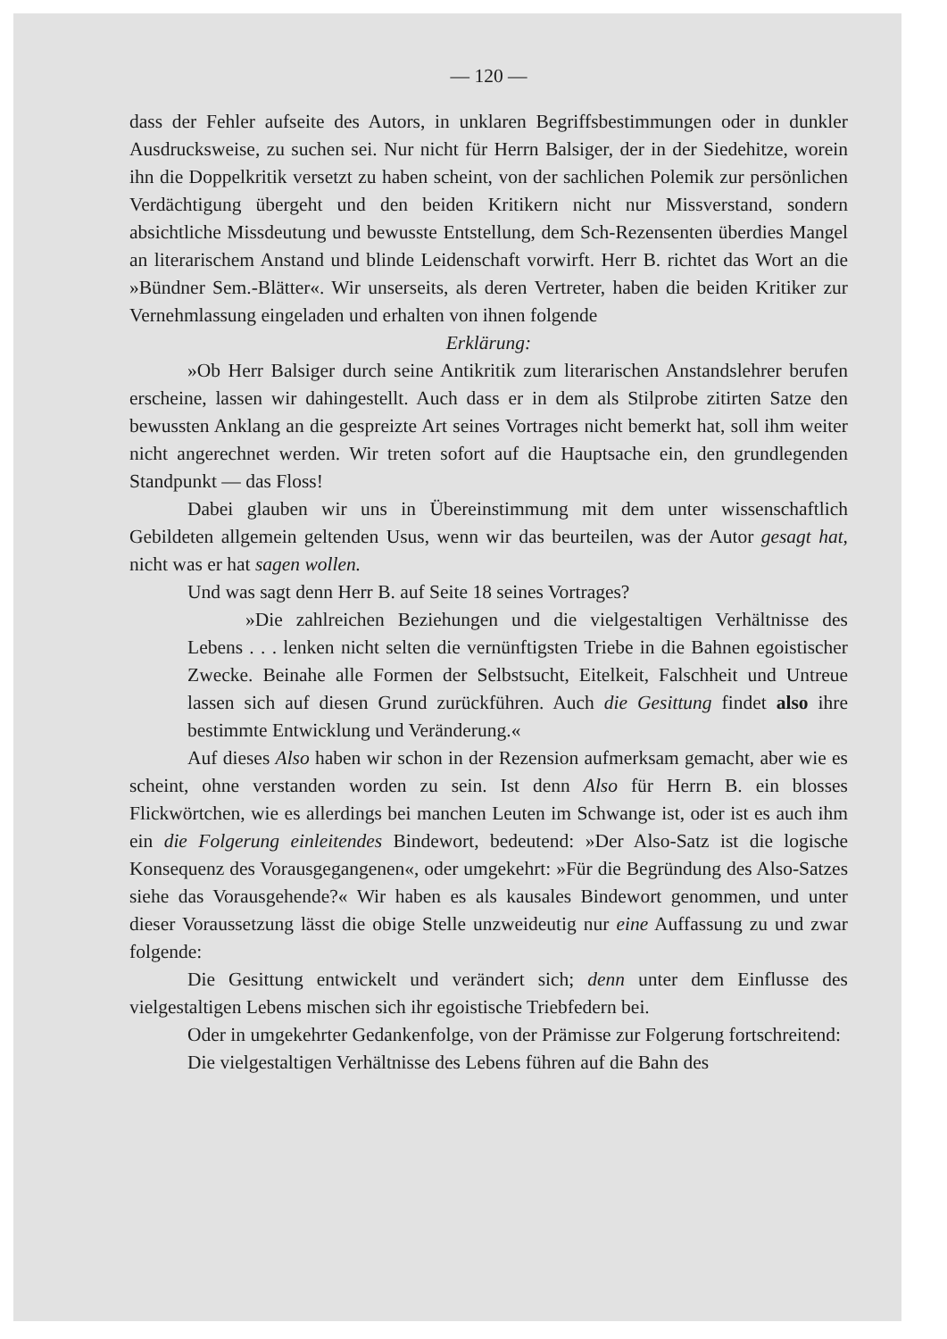— 120 —
dass der Fehler aufseite des Autors, in unklaren Begriffsbestimmungen oder in dunkler Ausdrucksweise, zu suchen sei. Nur nicht für Herrn Balsiger, der in der Siedehitze, worein ihn die Doppelkritik versetzt zu haben scheint, von der sachlichen Polemik zur persönlichen Verdächtigung übergeht und den beiden Kritikern nicht nur Missverstand, sondern absichtliche Missdeutung und bewusste Entstellung, dem Sch-Rezensenten überdies Mangel an literarischem Anstand und blinde Leidenschaft vorwirft. Herr B. richtet das Wort an die »Bündner Sem.-Blätter«. Wir unserseits, als deren Vertreter, haben die beiden Kritiker zur Vernehmlassung eingeladen und erhalten von ihnen folgende
Erklärung:
»Ob Herr Balsiger durch seine Antikritik zum literarischen Anstandslehrer berufen erscheine, lassen wir dahingestellt. Auch dass er in dem als Stilprobe zitirten Satze den bewussten Anklang an die gespreizte Art seines Vortrages nicht bemerkt hat, soll ihm weiter nicht angerechnet werden. Wir treten sofort auf die Hauptsache ein, den grundlegenden Standpunkt — das Floss!
Dabei glauben wir uns in Übereinstimmung mit dem unter wissenschaftlich Gebildeten allgemein geltenden Usus, wenn wir das beurteilen, was der Autor gesagt hat, nicht was er hat sagen wollen.
Und was sagt denn Herr B. auf Seite 18 seines Vortrages?
»Die zahlreichen Beziehungen und die vielgestaltigen Verhältnisse des Lebens . . . lenken nicht selten die vernünftigsten Triebe in die Bahnen egoistischer Zwecke. Beinahe alle Formen der Selbstsucht, Eitelkeit, Falschheit und Untreue lassen sich auf diesen Grund zurückführen. Auch die Gesittung findet also ihre bestimmte Entwicklung und Veränderung.«
Auf dieses Also haben wir schon in der Rezension aufmerksam gemacht, aber wie es scheint, ohne verstanden worden zu sein. Ist denn Also für Herrn B. ein blosses Flickwörtchen, wie es allerdings bei manchen Leuten im Schwange ist, oder ist es auch ihm ein die Folgerung einleitendes Bindewort, bedeutend: »Der Also-Satz ist die logische Konsequenz des Vorausgegangenen«, oder umgekehrt: »Für die Begründung des Also-Satzes siehe das Vorausgehende?« Wir haben es als kausales Bindewort genommen, und unter dieser Voraussetzung lässt die obige Stelle unzweideutig nur eine Auffassung zu und zwar folgende:
Die Gesittung entwickelt und verändert sich; denn unter dem Einflusse des vielgestaltigen Lebens mischen sich ihr egoistische Triebfedern bei.
Oder in umgekehrter Gedankenfolge, von der Prämisse zur Folgerung fortschreitend:
Die vielgestaltigen Verhältnisse des Lebens führen auf die Bahn des